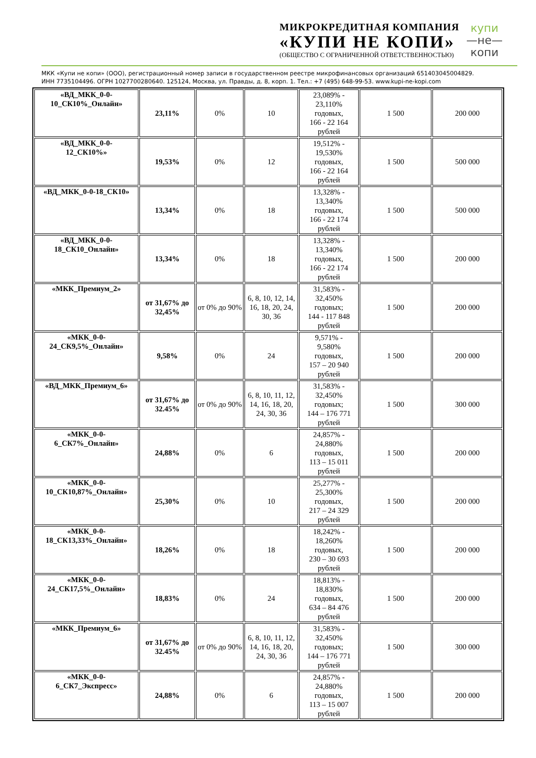МИКРОКРЕДИТНАЯ КОМПАНИЯ
«КУПИ НЕ КОПИ»
(ОБЩЕСТВО С ОГРАНИЧЕННОЙ ОТВЕТСТВЕННОСТЬЮ)
купи
—не—
копи
МКК «Купи не копи» (ООО), регистрационный номер записи в государственном реестре микрофинансовых организаций 651403045004829.
ИНН 7735104496. ОГРН 1027700280640. 125124, Москва, ул. Правды, д. 8, корп. 1. Тел.: +7 (495) 648-99-53. www.kupi-ne-kopi.com
| «ВД_МКК_0-0- 10_СК10%_Онлайн» | 23,11% | 0% | 10 | 23,089% - 23,110% годовых, 166 - 22 164 рублей | 1 500 | 200 000 |
| «ВД_МКК_0-0- 12_СК10%» | 19,53% | 0% | 12 | 19,512% - 19,530% годовых, 166 - 22 164 рублей | 1 500 | 500 000 |
| «ВД_МКК_0-0-18_СК10» | 13,34% | 0% | 18 | 13,328% - 13,340% годовых, 166 - 22 174 рублей | 1 500 | 500 000 |
| «ВД_МКК_0-0- 18_СК10_Онлайн» | 13,34% | 0% | 18 | 13,328% - 13,340% годовых, 166 - 22 174 рублей | 1 500 | 200 000 |
| «МКК_Премиум_2» | от 31,67% до 32,45% | от 0% до 90% | 6, 8, 10, 12, 14, 16, 18, 20, 24, 30, 36 | 31,583% - 32,450% годовых; 144 - 117 848 рублей | 1 500 | 200 000 |
| «МКК_0-0- 24_СК9,5%_Онлайн» | 9,58% | 0% | 24 | 9,571% - 9,580% годовых, 157 – 20 940 рублей | 1 500 | 200 000 |
| «ВД_МКК_Премиум_6» | от 31,67% до 32.45% | от 0% до 90% | 6, 8, 10, 11, 12, 14, 16, 18, 20, 24, 30, 36 | 31,583% - 32,450% годовых; 144 – 176 771 рублей | 1 500 | 300 000 |
| «МКК_0-0- 6_СК7%_Онлайн» | 24,88% | 0% | 6 | 24,857% - 24,880% годовых, 113 – 15 011 рублей | 1 500 | 200 000 |
| «МКК_0-0- 10_СК10,87%_Онлайн» | 25,30% | 0% | 10 | 25,277% - 25,300% годовых, 217 – 24 329 рублей | 1 500 | 200 000 |
| «МКК_0-0- 18_СК13,33%_Онлайн» | 18,26% | 0% | 18 | 18,242% - 18,260% годовых, 230 – 30 693 рублей | 1 500 | 200 000 |
| «МКК_0-0- 24_СК17,5%_Онлайн» | 18,83% | 0% | 24 | 18,813% - 18,830% годовых, 634 – 84 476 рублей | 1 500 | 200 000 |
| «МКК_Премиум_6» | от 31,67% до 32.45% | от 0% до 90% | 6, 8, 10, 11, 12, 14, 16, 18, 20, 24, 30, 36 | 31,583% - 32,450% годовых; 144 – 176 771 рублей | 1 500 | 300 000 |
| «МКК_0-0- 6_СК7_Экспресс» | 24,88% | 0% | 6 | 24,857% - 24,880% годовых, 113 – 15 007 рублей | 1 500 | 200 000 |